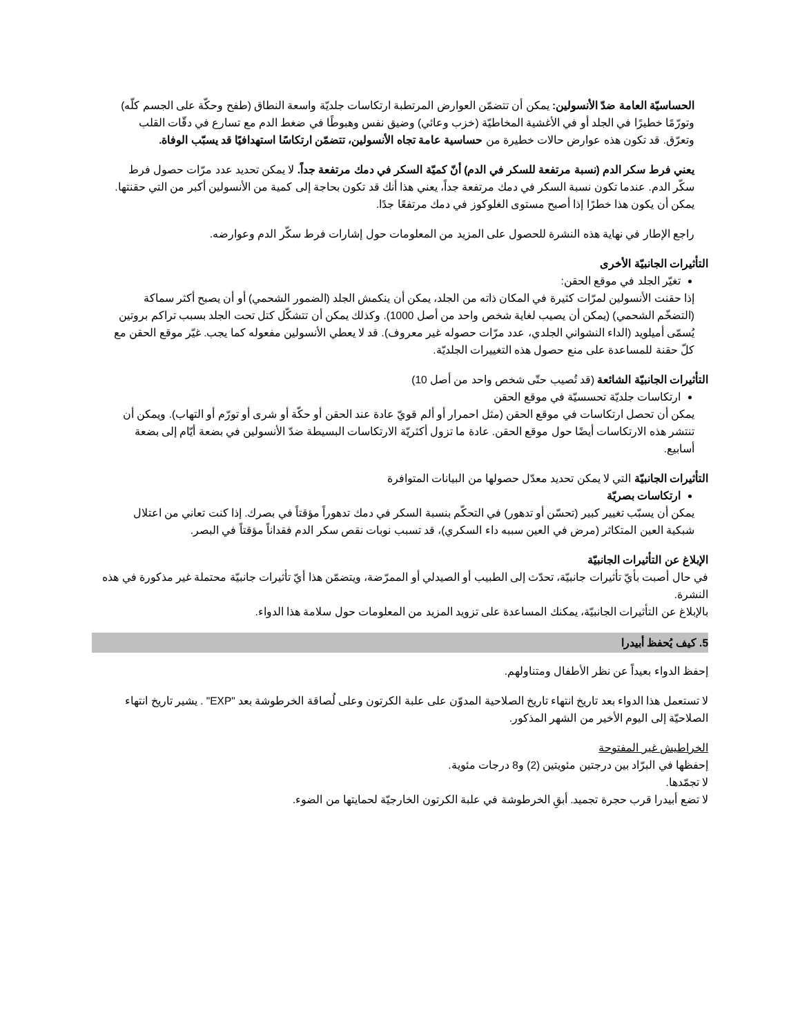الحساسيّة العامة ضدّ الأنسولين: يمكن أن تتضمّن العوارض المرتطبة ارتكاسات جلديّة واسعة النطاق (طفح وحكّة على الجسم كلّه) وتورّمًا خطيرًا في الجلد أو في الأغشية المخاطيّة (خزب وعائي) وضيق نفس وهبوطًا في ضغط الدم مع تسارع في دقّات القلب وتعرّق. قد تكون هذه عوارض حالات خطيرة من حساسية عامة تجاه الأنسولين، تتضمّن ارتكاسًا استهدافيًا قد يسبّب الوفاة.
يعني فرط سكر الدم (نسبة مرتفعة للسكر في الدم) أنّ كميّة السكر في دمك مرتفعة جداً. لا يمكن تحديد عدد مرّات حصول فرط سكّر الدم. عندما تكون نسبة السكر في دمك مرتفعة جداً، يعني هذا أنك قد تكون بحاجة إلى كمية من الأنسولين أكبر من التي حقنتها. يمكن أن يكون هذا خطرًا إذا أصبح مستوى الغلوكوز في دمك مرتفعًا جدًا.
راجع الإطار في نهاية هذه النشرة للحصول على المزيد من المعلومات حول إشارات فرط سكّر الدم وعوارضه.
التأثيرات الجانبيّة الأخرى
تغيّر الجلد في موقع الحقن:
إذا حقنت الأنسولين لمرّات كثيرة في المكان ذاته من الجلد، يمكن أن ينكمش الجلد (الضمور الشحمي) أو أن يصبح أكثر سماكة (التضخّم الشحمي) (يمكن أن يصيب لغاية شخص واحد من أصل 1000). وكذلك يمكن أن تتشكّل كتل تحت الجلد بسبب تراكم بروتين يُسمّى أميلويد (الداء النشواني الجلدي، عدد مرّات حصوله غير معروف). قد لا يعطي الأنسولين مفعوله كما يجب. غيّر موقع الحقن مع كلّ حقنة للمساعدة على منع حصول هذه التغييرات الجلديّة.
التأثيرات الجانبيّة الشائعة (قد تُصيب حتّى شخص واحد من أصل 10)
ارتكاسات جلديّة تحسسيّة في موقع الحقن
يمكن أن تحصل ارتكاسات في موقع الحقن (مثل احمرار أو ألم قويّ عادة عند الحقن أو حكّة أو شرى أو تورّم أو التهاب). ويمكن أن تنتشر هذه الارتكاسات أيضًا حول موقع الحقن. عادة ما تزول أكثريّة الارتكاسات البسيطة ضدّ الأنسولين في بضعة أيّام إلى بضعة أسابيع.
التأثيرات الجانبيّة التي لا يمكن تحديد معدّل حصولها من البيانات المتوافرة
ارتكاسات بصريّة
يمكن أن يسبّب تغيير كبير (تحسّن أو تدهور) في التحكّم بنسبة السكر في دمك تدهوراً مؤقتاً في بصرك. إذا كنت تعاني من اعتلال شبكية العين المتكاثر (مرض في العين سببه داء السكري)، قد تسبب نوبات نقص سكر الدم فقداناً مؤقتاً في البصر.
الإبلاغ عن التأثيرات الجانبيّة
في حال أصبت بأيّ تأثيرات جانبيّة، تحدّث إلى الطبيب أو الصيدلي أو الممرّضة، ويتضمّن هذا أيّ تأثيرات جانبيّة محتملة غير مذكورة في هذه النشرة.
بالإبلاغ عن التأثيرات الجانبيّة، يمكنك المساعدة على تزويد المزيد من المعلومات حول سلامة هذا الدواء.
5. كيف يُحفظ أبيدرا
إحفظ الدواء بعيداً عن نظر الأطفال ومتناولهم.
لا تستعمل هذا الدواء بعد تاريخ انتهاء تاريخ الصلاحية المدوّن على علبة الكرتون وعلى لُصاقة الخرطوشة بعد "EXP" . يشير تاريخ انتهاء الصلاحيّة إلى اليوم الأخير من الشهر المذكور.
الخراطيش غير المفتوحة
إحفظها في البرّاد بين درجتين مئويتين (2) و8 درجات مئوية.
لا تجمّدها.
لا تضع أبيدرا قرب حجرة تجميد. أبقِ الخرطوشة في علبة الكرتون الخارجيّة لحمايتها من الضوء.